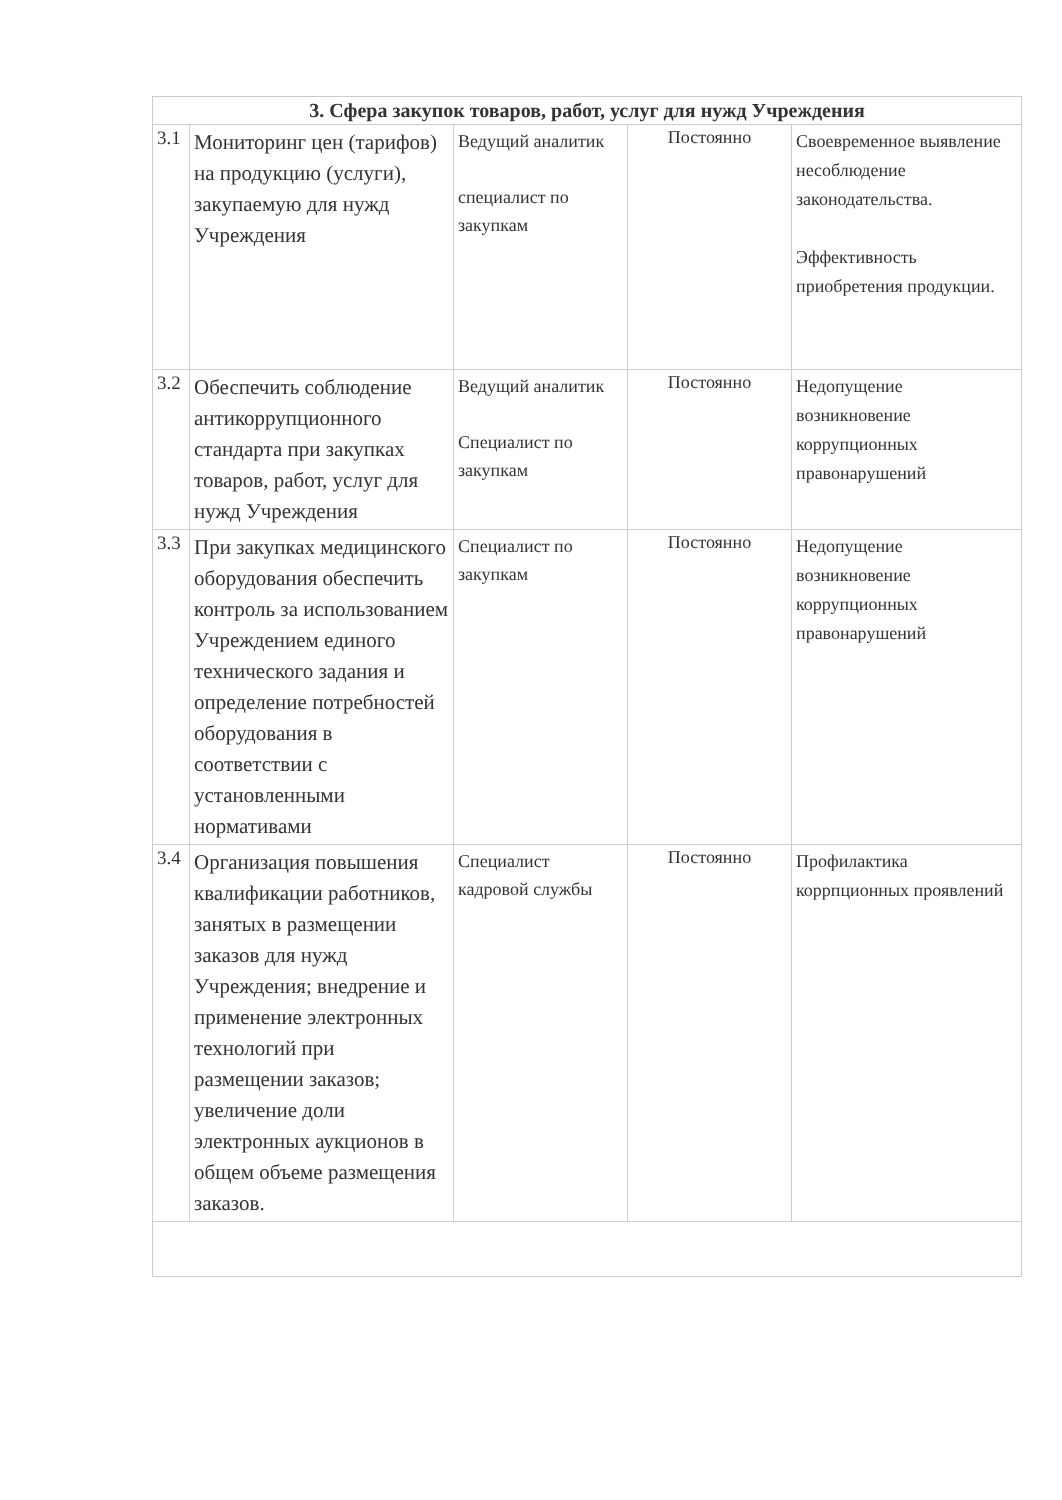| 3. Сфера закупок товаров, работ, услуг для нужд Учреждения | | | | |
| --- | --- | --- | --- | --- |
| 3.1 | Мониторинг цен (тарифов) на продукцию (услуги), закупаемую для нужд Учреждения | Ведущий аналитик специалист по закупкам | Постоянно | Своевременное выявление несоблюдение законодательства. Эффективность приобретения продукции. |
| 3.2 | Обеспечить соблюдение антикоррупционного стандарта при закупках товаров, работ, услуг для нужд Учреждения | Ведущий аналитик Специалист по закупкам | Постоянно | Недопущение возникновение коррупционных правонарушений |
| 3.3 | При закупках медицинского оборудования обеспечить контроль за использованием Учреждением единого технического задания и определение потребностей оборудования в соответствии с установленными нормативами | Специалист по закупкам | Постоянно | Недопущение возникновение коррупционных правонарушений |
| 3.4 | Организация повышения квалификации работников, занятых в размещении заказов для нужд Учреждения; внедрение и применение электронных технологий при размещении заказов; увеличение доли электронных аукционов в общем объеме размещения заказов. | Специалист кадровой службы | Постоянно | Профилактика коррпционных проявлений |